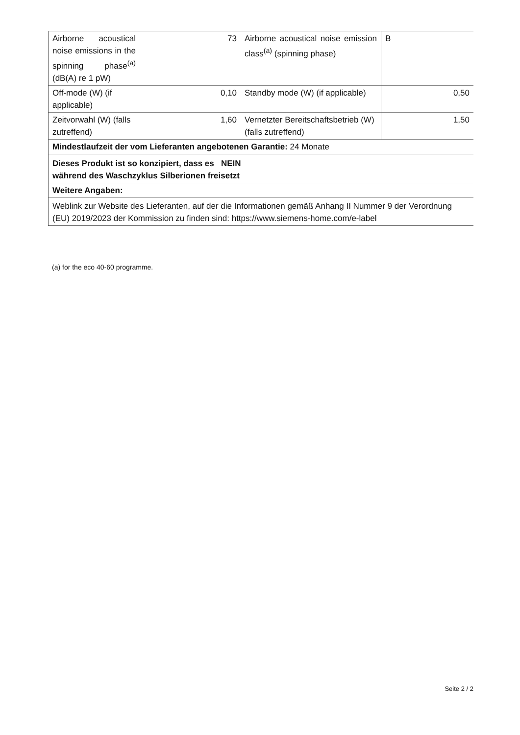| Airborne acoustical noise emissions in the spinning phase<sup>(a)</sup> (dB(A) re 1 pW) | 73 | Airborne acoustical noise emission class<sup>(a)</sup> (spinning phase) | B |
| Off-mode (W) (if applicable) | 0,10 | Standby mode (W) (if applicable) | 0,50 |
| Zeitvorwahl (W) (falls zutreffend) | 1,60 | Vernetzter Bereitschaftsbetrieb (W) (falls zutreffend) | 1,50 |
| Mindestlaufzeit der vom Lieferanten angebotenen Garantie: 24 Monate | | | |
| Dieses Produkt ist so konzipiert, dass es NEIN während des Waschzyklus Silberionen freisetzt | | | |
| Weitere Angaben: | | | |
| Weblink zur Website des Lieferanten, auf der die Informationen gemäß Anhang II Nummer 9 der Verordnung (EU) 2019/2023 der Kommission zu finden sind: https://www.siemens-home.com/e-label | | | |
(a) for the eco 40-60 programme.
Seite 2 / 2